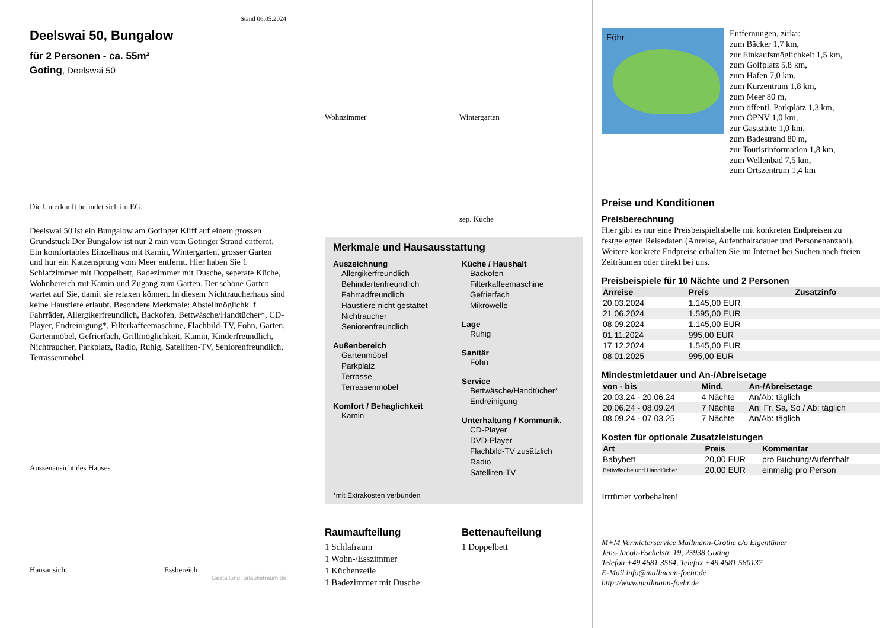Stand 06.05.2024
Deelswai 50, Bungalow
für 2 Personen - ca. 55m²
Goting, Deelswai 50
Die Unterkunft befindet sich im EG.
Deelswai 50 ist ein Bungalow am Gotinger Kliff auf einem grossen Grundstück Der Bungalow ist nur 2 min vom Gotinger Strand entfernt. Ein komfortables Einzelhaus mit Kamin, Wintergarten, grosser Garten und hur ein Katzensprung vom Meer entfernt. Hier haben Sie 1 Schlafzimmer mit Doppelbett, Badezimmer mit Dusche, seperate Küche, Wohnbereich mit Kamin und Zugang zum Garten. Der schöne Garten wartet auf Sie, damit sie relaxen können. In diesem Nichtraucherhaus sind keine Haustiere erlaubt. Besondere Merkmale: Abstellmöglichk. f. Fahrräder, Allergikerfreundlich, Backofen, Bettwäsche/Handtücher*, CD-Player, Endreinigung*, Filterkaffeemaschine, Flachbild-TV, Föhn, Garten, Gartenmöbel, Gefrierfach, Grillmöglichkeit, Kamin, Kinderfreundlich, Nichtraucher, Parkplatz, Radio, Ruhig, Satelliten-TV, Seniorenfreundlich, Terrassenmöbel.
Aussenansicht des Hauses
Hausansicht
Essbereich
Gestaltung: urlaubstraum.de
Wohnzimmer
Wintergarten
sep. Küche
Merkmale und Hausausstattung
Auszeichnung
Allergikerfreundlich
Behindertenfreundlich
Fahrradfreundlich
Haustiere nicht gestattet
Nichtraucher
Seniorenfreundlich
Außenbereich
Gartenmöbel
Parkplatz
Terrasse
Terrassenmöbel
Komfort / Behaglichkeit
Kamin
Küche / Haushalt
Backofen
Filterkaffeemaschine
Gefrierfach
Mikrowelle
Lage
Ruhig
Sanitär
Föhn
Service
Bettwäsche/Handtücher*
Endreinigung
Unterhaltung / Kommunik.
CD-Player
DVD-Player
Flachbild-TV zusätzlich
Radio
Satelliten-TV
*mit Extrakosten verbunden
Raumaufteilung
1 Schlafraum
1 Wohn-/Esszimmer
1 Küchenzeile
1 Badezimmer mit Dusche
Bettenaufteilung
1 Doppelbett
Föhr
Entfernungen, zirka:
zum Bäcker 1,7 km,
zur Einkaufsmöglichkeit 1,5 km,
zum Golfplatz 5,8 km,
zum Hafen 7,0 km,
zum Kurzentrum 1,8 km,
zum Meer 80 m,
zum öffentl. Parkplatz 1,3 km,
zum ÖPNV 1,0 km,
zur Gaststätte 1,0 km,
zum Badestrand 80 m,
zur Touristinformation 1,8 km,
zum Wellenbad 7,5 km,
zum Ortszentrum 1,4 km
Preise und Konditionen
Preisberechnung
Hier gibt es nur eine Preisbeispieltabelle mit konkreten Endpreisen zu festgelegten Reisedaten (Anreise, Aufenthaltsdauer und Personenanzahl). Weitere konkrete Endpreise erhalten Sie im Internet bei Suchen nach freien Zeiträumen oder direkt bei uns.
Preisbeispiele für 10 Nächte und 2 Personen
| Anreise | Preis | Zusatzinfo |
| --- | --- | --- |
| 20.03.2024 | 1.145,00 EUR | |
| 21.06.2024 | 1.595,00 EUR | |
| 08.09.2024 | 1.145,00 EUR | |
| 01.11.2024 | 995,00 EUR | |
| 17.12.2024 | 1.545,00 EUR | |
| 08.01.2025 | 995,00 EUR | |
Mindestmietdauer und An-/Abreisetage
| von - bis | Mind. | An-/Abreisetage |
| --- | --- | --- |
| 20.03.24 - 20.06.24 | 4 Nächte | An/Ab: täglich |
| 20.06.24 - 08.09.24 | 7 Nächte | An: Fr, Sa, So / Ab: täglich |
| 08.09.24 - 07.03.25 | 7 Nächte | An/Ab: täglich |
Kosten für optionale Zusatzleistungen
| Art | Preis | Kommentar |
| --- | --- | --- |
| Babybett | 20,00 EUR | pro Buchung/Aufenthalt |
| Bettwäsche und Handtücher | 20,00 EUR | einmalig pro Person |
Irrtümer vorbehalten!
M+M Vermieterservice Mallmann-Grothe c/o Eigentümer
Jens-Jacob-Eschelstr. 19, 25938 Goting
Telefon +49 4681 3564, Telefax +49 4681 580137
E-Mail info@mallmann-foehr.de
http://www.mallmann-foehr.de